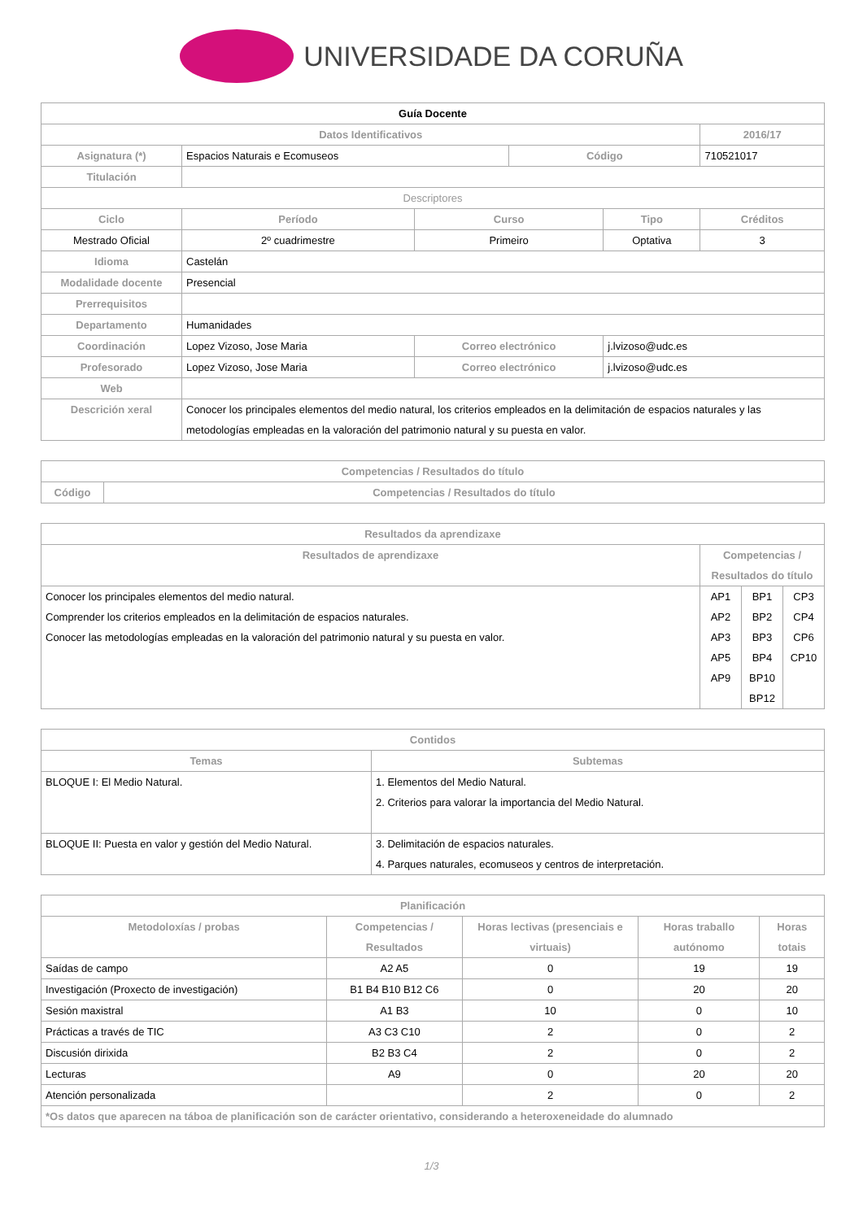UNIVERSIDADE DA CORUÑA
| Guía Docente | | | | | | |
| --- | --- | --- | --- | --- | --- | --- |
| Datos Identificativos | | | | | | 2016/17 |
| Asignatura (*) | Espacios Naturais e Ecomuseos | | | Código | | 710521017 |
| Titulación | | | | | | |
| Descriptores | | | | | | |
| Ciclo | | Período | Curso | | Tipo | Créditos |
| Mestrado Oficial | | 2º cuadrimestre | Primeiro | | Optativa | 3 |
| Idioma | Castelán | | | | | |
| Modalidade docente | Presencial | | | | | |
| Prerrequisitos | | | | | | |
| Departamento | Humanidades | | | | | |
| Coordinación | Lopez Vizoso, Jose Maria | | Correo electrónico | | j.lvizoso@udc.es | |
| Profesorado | Lopez Vizoso, Jose Maria | | Correo electrónico | | j.lvizoso@udc.es | |
| Web | | | | | | |
| Descrición xeral | Conocer los principales elementos del medio natural, los criterios empleados en la delimitación de espacios naturales y las metodologías empleadas en la valoración del patrimonio natural y su puesta en valor. | | | | | |
| Competencias / Resultados do título | |
| --- | --- |
| Código | Competencias / Resultados do título |
| Resultados da aprendizaxe | | | |
| --- | --- | --- | --- |
| Resultados de aprendizaxe | Competencias / Resultados do título | | |
| Conocer los principales elementos del medio natural. Comprender los criterios empleados en la delimitación de espacios naturales. Conocer las metodologías empleadas en la valoración del patrimonio natural y su puesta en valor. | AP1 AP2 AP3 AP5 AP9 | BP1 BP2 BP3 BP4 BP10 BP12 | CP3 CP4 CP6 CP10 |
| Contidos | |
| --- | --- |
| Temas | Subtemas |
| BLOQUE I: El Medio Natural. | 1. Elementos del Medio Natural. 2. Criterios para valorar la importancia del Medio Natural. |
| BLOQUE II: Puesta en valor y gestión del Medio Natural. | 3. Delimitación de espacios naturales. 4. Parques naturales, ecomuseos y centros de interpretación. |
| Planificación | | | | |
| --- | --- | --- | --- | --- |
| Metodoloxías / probas | Competencias / Resultados | Horas lectivas (presenciais e virtuais) | Horas traballo autónomo | Horas totais |
| Saídas de campo | A2 A5 | 0 | 19 | 19 |
| Investigación (Proxecto de investigación) | B1 B4 B10 B12 C6 | 0 | 20 | 20 |
| Sesión maxistral | A1 B3 | 10 | 0 | 10 |
| Prácticas a través de TIC | A3 C3 C10 | 2 | 0 | 2 |
| Discusión dirixida | B2 B3 C4 | 2 | 0 | 2 |
| Lecturas | A9 | 0 | 20 | 20 |
| Atención personalizada | | 2 | 0 | 2 |
| *Os datos que aparecen na táboa de planificación son de carácter orientativo, considerando a heteroxeneidade do alumnado | | | | |
1/3